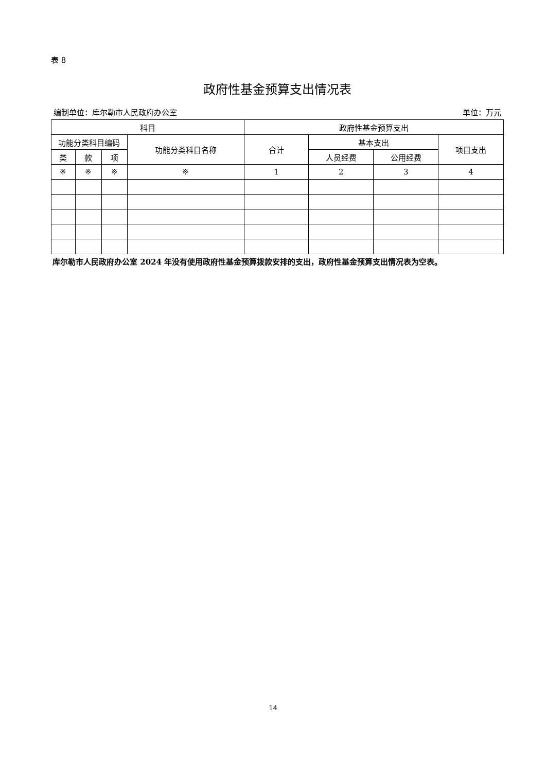表 8
政府性基金预算支出情况表
编制单位：库尔勒市人民政府办公室 单位：万元
| 科目 | | | | 政府性基金预算支出 | | | |
| --- | --- | --- | --- | --- | --- | --- | --- |
| 功能分类科目编码 | | | 功能分类科目名称 | 合计 | 基本支出 | | 项目支出 |
| 类 | 款 | 项 | | | 人员经费 | 公用经费 | |
| ※ | ※ | ※ | ※ | 1 | 2 | 3 | 4 |
库尔勒市人民政府办公室 2024 年没有使用政府性基金预算拨款安排的支出，政府性基金预算支出情况表为空表。
14